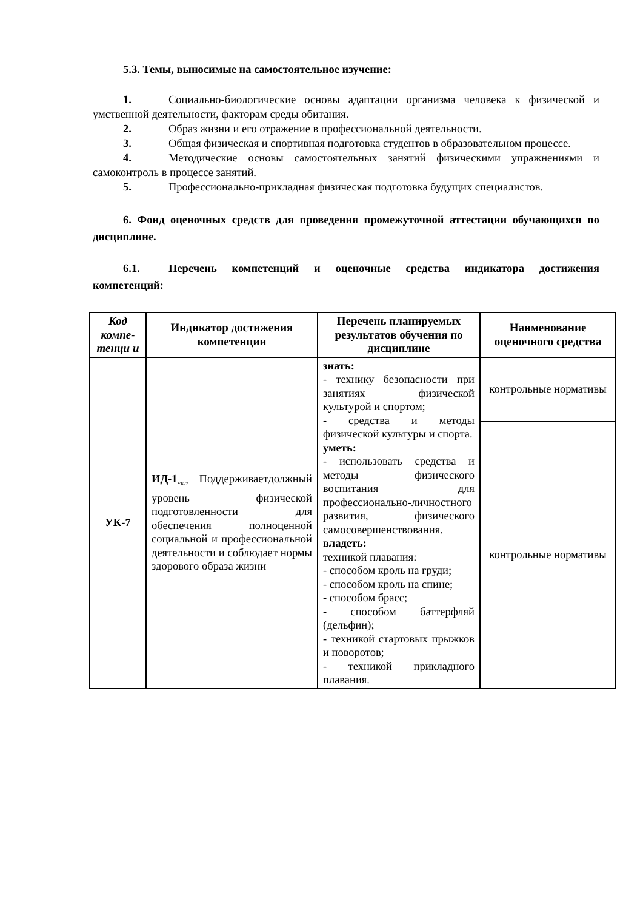5.3. Темы, выносимые на самостоятельное изучение:
1. Социально-биологические основы адаптации организма человека к физической и умственной деятельности, факторам среды обитания.
2. Образ жизни и его отражение в профессиональной деятельности.
3. Общая физическая и спортивная подготовка студентов в образовательном процессе.
4. Методические основы самостоятельных занятий физическими упражнениями и самоконтроль в процессе занятий.
5. Профессионально-прикладная физическая подготовка будущих специалистов.
6. Фонд оценочных средств для проведения промежуточной аттестации обучающихся по дисциплине.
6.1. Перечень компетенций и оценочные средства индикатора достижения компетенций:
| Код компе-тенци и | Индикатор достижения компетенции | Перечень планируемых результатов обучения по дисциплине | Наименование оценочного средства |
| --- | --- | --- | --- |
| УК-7 | ИД-1<sub>УК-7.</sub> Поддерживаетдолжный уровень физической подготовленности для обеспечения полноценной социальной и профессиональной деятельности и соблюдает нормы здорового образа жизни | знать: - технику безопасности при занятиях физической культурой и спортом; - средства и методы физической культуры и спорта. уметь: - использовать средства и методы физического воспитания для профессионально-личностного развития, физического самосовершенствования. владеть: техникой плавания: - способом кроль на груди; - способом кроль на спине; - способом брасс; - способом баттерфляй (дельфин); - техникой стартовых прыжков и поворотов; - техникой прикладного плавания. | контрольные нормативы |
| | | | контрольные нормативы |